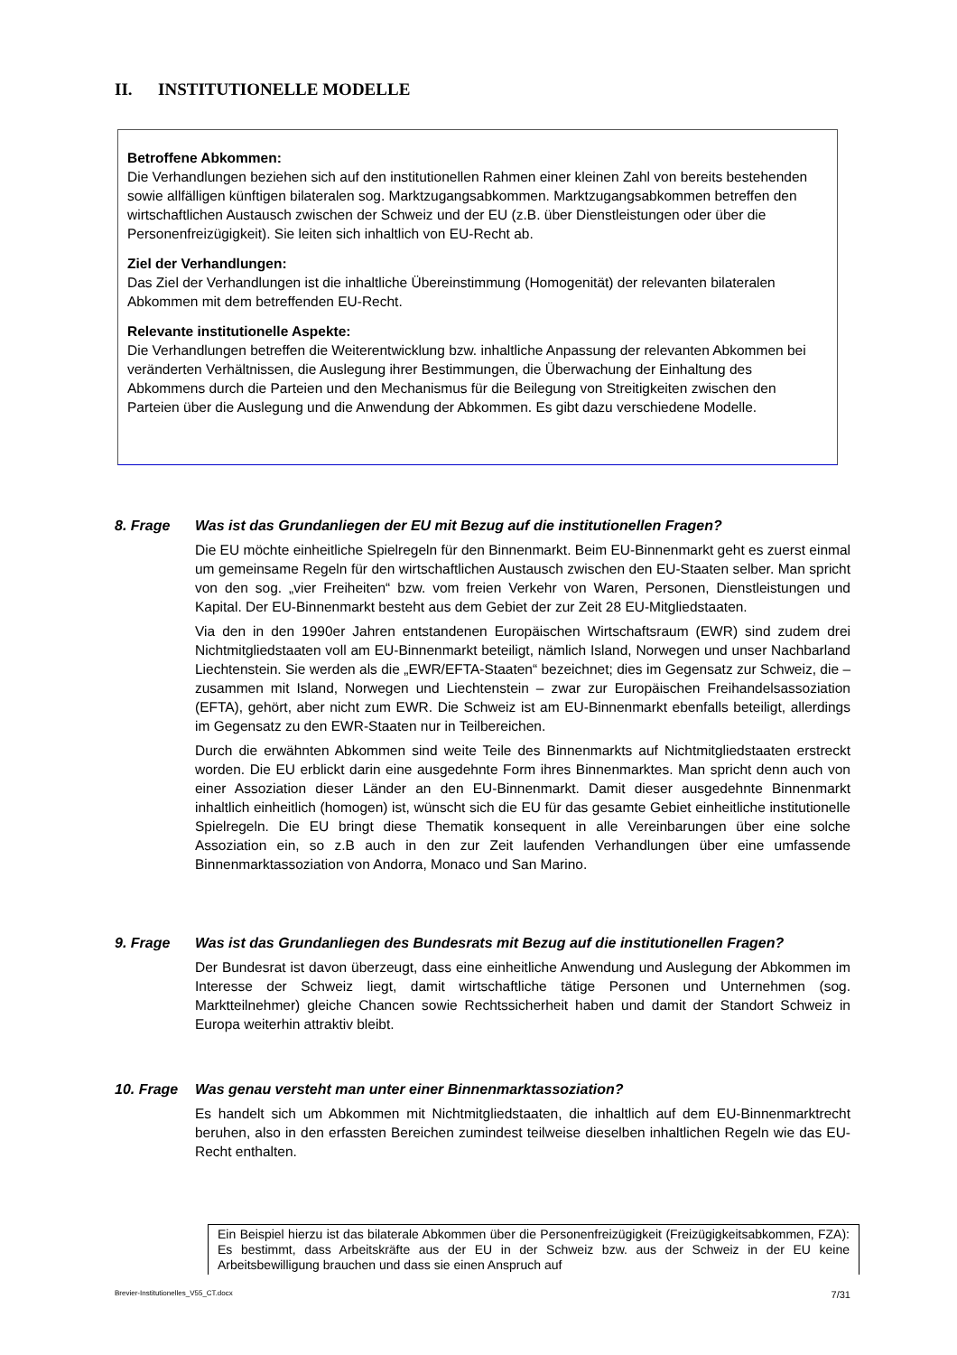II. INSTITUTIONELLE MODELLE
Betroffene Abkommen:
Die Verhandlungen beziehen sich auf den institutionellen Rahmen einer kleinen Zahl von bereits bestehenden sowie allfälligen künftigen bilateralen sog. Marktzugangsabkommen. Marktzugangsabkommen betreffen den wirtschaftlichen Austausch zwischen der Schweiz und der EU (z.B. über Dienstleistungen oder über die Personenfreizügigkeit). Sie leiten sich inhaltlich von EU-Recht ab.
Ziel der Verhandlungen:
Das Ziel der Verhandlungen ist die inhaltliche Übereinstimmung (Homogenität) der relevanten bilateralen Abkommen mit dem betreffenden EU-Recht.
Relevante institutionelle Aspekte:
Die Verhandlungen betreffen die Weiterentwicklung bzw. inhaltliche Anpassung der relevanten Abkommen bei veränderten Verhältnissen, die Auslegung ihrer Bestimmungen, die Überwachung der Einhaltung des Abkommens durch die Parteien und den Mechanismus für die Beilegung von Streitigkeiten zwischen den Parteien über die Auslegung und die Anwendung der Abkommen. Es gibt dazu verschiedene Modelle.
8. Frage Was ist das Grundanliegen der EU mit Bezug auf die institutionellen Fragen?
Die EU möchte einheitliche Spielregeln für den Binnenmarkt. Beim EU-Binnenmarkt geht es zuerst einmal um gemeinsame Regeln für den wirtschaftlichen Austausch zwischen den EU-Staaten selber. Man spricht von den sog. „vier Freiheiten“ bzw. vom freien Verkehr von Waren, Personen, Dienstleistungen und Kapital. Der EU-Binnenmarkt besteht aus dem Gebiet der zur Zeit 28 EU-Mitgliedstaaten.
Via den in den 1990er Jahren entstandenen Europäischen Wirtschaftsraum (EWR) sind zudem drei Nichtmitgliedstaaten voll am EU-Binnenmarkt beteiligt, nämlich Island, Norwegen und unser Nachbarland Liechtenstein. Sie werden als die „EWR/EFTA-Staaten“ bezeichnet; dies im Gegensatz zur Schweiz, die – zusammen mit Island, Norwegen und Liechtenstein – zwar zur Europäischen Freihandelsassoziation (EFTA), gehört, aber nicht zum EWR. Die Schweiz ist am EU-Binnenmarkt ebenfalls beteiligt, allerdings im Gegensatz zu den EWR-Staaten nur in Teilbereichen.
Durch die erwähnten Abkommen sind weite Teile des Binnenmarkts auf Nichtmitgliedstaaten erstreckt worden. Die EU erblickt darin eine ausgedehnte Form ihres Binnenmarktes. Man spricht denn auch von einer Assoziation dieser Länder an den EU-Binnenmarkt. Damit dieser ausgedehnte Binnenmarkt inhaltlich einheitlich (homogen) ist, wünscht sich die EU für das gesamte Gebiet einheitliche institutionelle Spielregeln. Die EU bringt diese Thematik konsequent in alle Vereinbarungen über eine solche Assoziation ein, so z.B auch in den zur Zeit laufenden Verhandlungen über eine umfassende Binnenmarktassoziation von Andorra, Monaco und San Marino.
9. Frage Was ist das Grundanliegen des Bundesrats mit Bezug auf die institutionellen Fragen?
Der Bundesrat ist davon überzeugt, dass eine einheitliche Anwendung und Auslegung der Abkommen im Interesse der Schweiz liegt, damit wirtschaftliche tätige Personen und Unternehmen (sog. Marktteilnehmer) gleiche Chancen sowie Rechtssicherheit haben und damit der Standort Schweiz in Europa weiterhin attraktiv bleibt.
10. Frage Was genau versteht man unter einer Binnenmarktassoziation?
Es handelt sich um Abkommen mit Nichtmitgliedstaaten, die inhaltlich auf dem EU-Binnenmarktrecht beruhen, also in den erfassten Bereichen zumindest teilweise dieselben inhaltlichen Regeln wie das EU-Recht enthalten.
Ein Beispiel hierzu ist das bilaterale Abkommen über die Personenfreizügigkeit (Freizügigkeitsabkommen, FZA): Es bestimmt, dass Arbeitskräfte aus der EU in der Schweiz bzw. aus der Schweiz in der EU keine Arbeitsbewilligung brauchen und dass sie einen Anspruch auf
Brevier-Institutionelles_V55_CT.docx 7/31